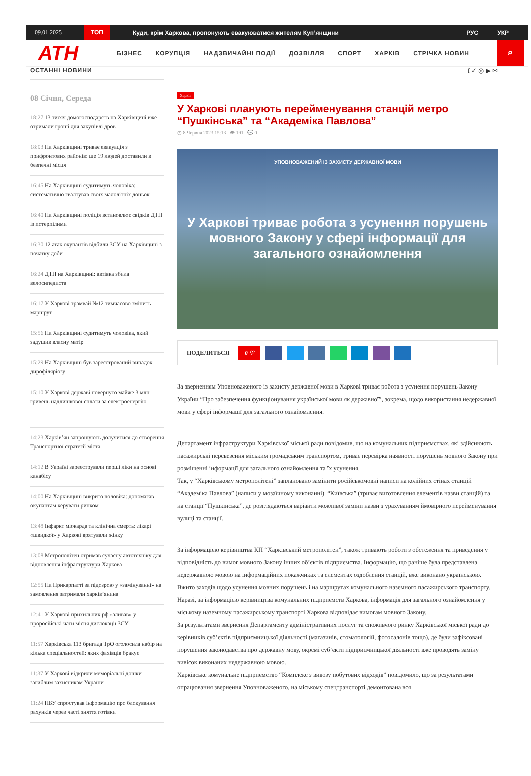09.01.2025 ТОП Куди, крім Харкова, пропонують евакуюватися жителям Куп’янщини РУС УКР
АТН БІЗНЕС КОРУПЦІЯ НАДЗВИЧАЙНІ ПОДІЇ ДОЗВІЛЛЯ СПОРТ ХАРКІВ СТРІЧКА НОВИН
⌕
ОСТАННІ НОВИНИ
08 Січня, Середа
18:27 13 тисяч домогосподарств на Харківщині вже отримали гроші для закупівлі дров
18:03 На Харківщині триває евакуація з прифронтових районів: ще 19 людей доставили в безпечні місця
16:45 На Харківщині судитимуть чоловіка: систематично гвалтував своїх малолітніх доньок
16:40 На Харківщині поліція встановлює свідків ДТП із потерпілими
16:30 12 атак окупантів відбили ЗСУ на Харківщині з початку доби
16:24 ДТП на Харківщині: автівка збила велосипедиста
16:17 У Харкові трамвай №12 тимчасово змінить маршрут
15:56 На Харківщині судитимуть чоловіка, який задушив власну матір
15:29 На Харківщині був зареєстрований випадок дирофіляріозу
15:10 У Харкові державі повернуто майже 3 млн гривень надлишкової сплати за електроенергію
14:23 Харків’ян запрошують долучитися до створення Транспортної стратегії міста
14:12 В Україні зареєстрували перші ліки на основі канабісу
14:00 На Харківщині викрито чоловіка: допомагав окупантам керувати ринком
13:48 Інфаркт міокарда та клінічна смерть: лікарі «швидкої» у Харкові врятували жінку
13:08 Метрополітен отримав сучасну автотехніку для відновлення інфраструктури Харкова
12:55 На Прикарпатті за підозрою у «замінуванні» на замовлення затримали харків’янина
12:41 У Харкові прихильник рф «зливав» у проросійські чати місця дислокації ЗСУ
11:57 Харківська 113 бригада ТрО оголосила набір на кілька спеціальностей: яких фахівців бракує
11:37 У Харкові відкрили меморіальні дошки загиблим захисникам України
11:24 НБУ спростував інформацію про блокування рахунків через часті зняття готівки
f ✓ ◎ ▶ ✉
Харків
У Харкові планують перейменування станцій метро “Пушкінська” та “Академіка Павлова”
◷ 8 Червня 2023 15:13 👁 191 💬 0
УПОВНОВАЖЕНИЙ ІЗ ЗАХИСТУ ДЕРЖАВНОЇ МОВИ
У Харкові триває робота з усунення порушень мовного Закону у сфері інформації для загального ознайомлення
ПОДЕЛИТЬСЯ 0 ♡
За зверненням Уповноваженого із захисту державної мови в Харкові триває робота з усунення порушень Закону України “Про забезпечення функціонування української мови як державної”, зокрема, щодо використання недержавної мови у сфері інформації для загального ознайомлення.
Департамент інфраструктури Харківської міської ради повідомив, що на комунальних підприємствах, які здійснюють пасажирські перевезення міським громадським транспортом, триває перевірка наявності порушень мовного Закону при розміщенні інформації для загального ознайомлення та їх усунення.
Так, у “Харківському метрополітені” заплановано замінити російськомовні написи на колійних стінах станцій “Академіка Павлова” (написи у мозаїчному виконанні). “Київська” (триває виготовлення елементів назви станцій) та на станції “Пушкінська”, де розглядаються варіанти можливої заміни назви з урахуванням ймовірного перейменування вулиці та станції.
За інформацією керівництва КП “Харківський метрополітен”, також тривають роботи з обстеження та приведення у відповідність до вимог мовного Закону інших об’єктів підприємства. Інформацію, що раніше була представлена недержавною мовою на інформаційних покажчиках та елементах оздоблення станцій, вже виконано українською.
Вжито заходів щодо усунення мовних порушень і на маршрутах комунального наземного пасажирського транспорту. Наразі, за інформацією керівництва комунальних підприємств Харкова, інформація для загального ознайомлення у міському наземному пасажирському транспорті Харкова відповідає вимогам мовного Закону.
За результатами звернення Департаменту адміністративних послуг та споживчого ринку Харківської міської ради до керівників суб’єктів підприємницької діяльності (магазинів, стоматологій, фотосалонів тощо), де були зафіксовані порушення законодавства про державну мову, окремі суб’єкти підприємницької діяльності вже проводять заміну вивісок виконаних недержавною мовою.
Харківське комунальне підприємство “Комплекс з вивозу побутових відходів” повідомило, що за результатами опрацювання звернення Уповноваженого, на міському спецтранспорті демонтована вся